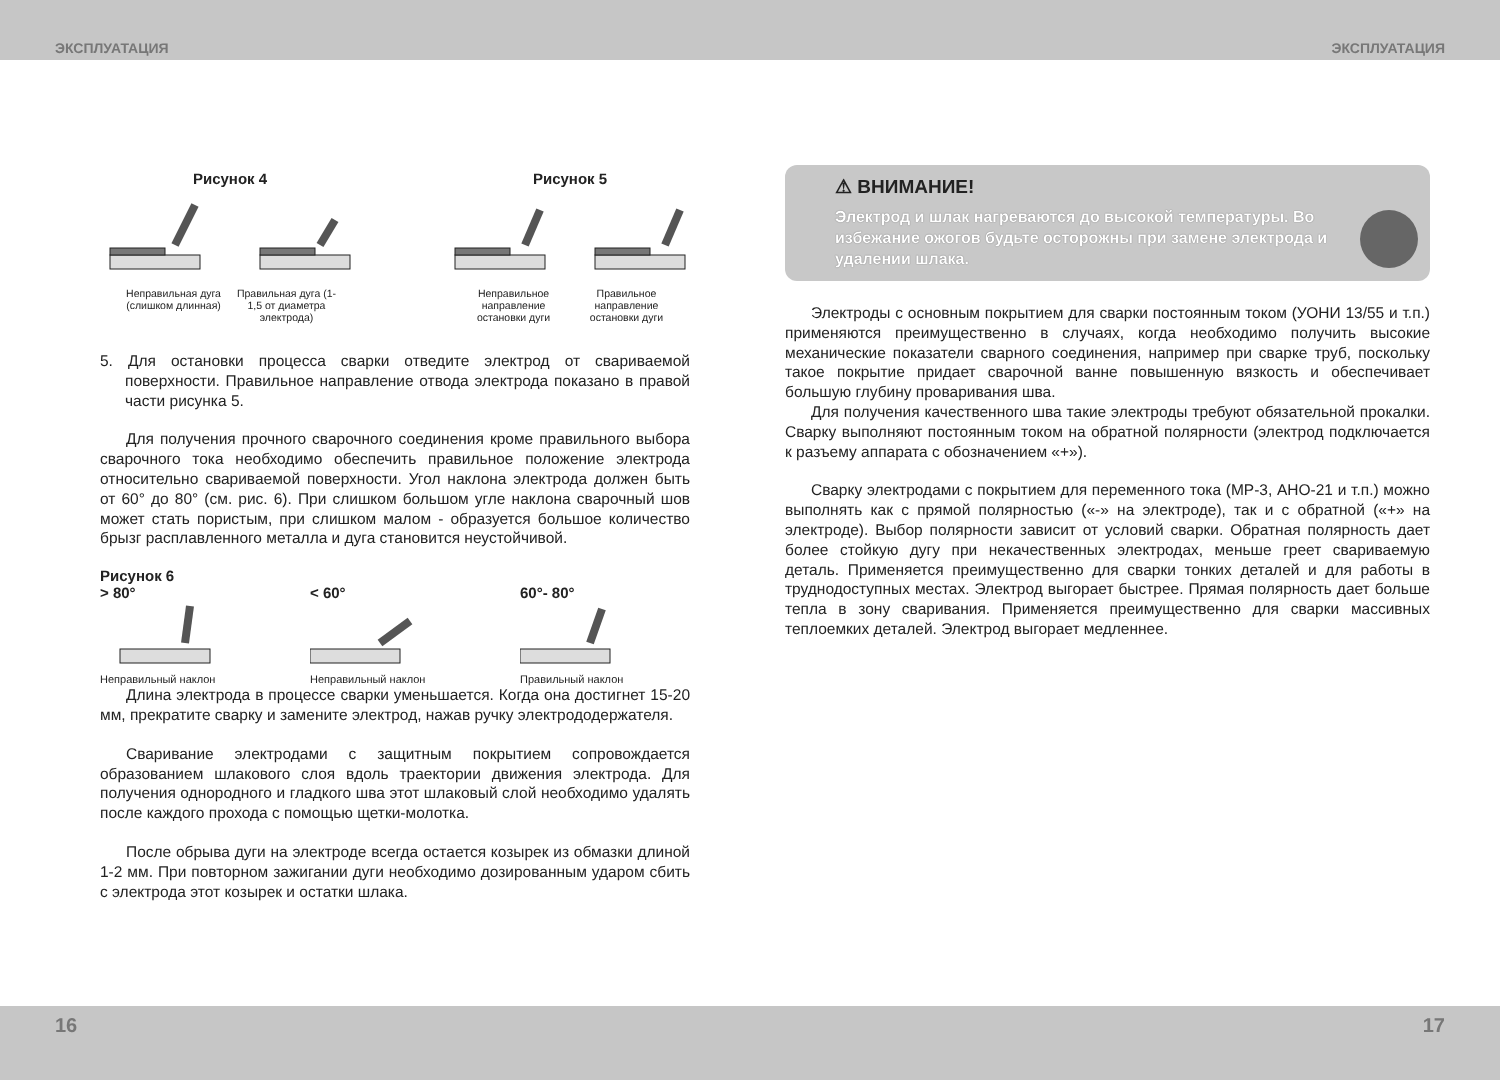ЭКСПЛУАТАЦИЯ ЭКСПЛУАТАЦИЯ
Рисунок 4
Неправильная дуга (слишком длинная) Правильная дуга (1-1,5 от диаметра электрода)
Рисунок 5
Неправильное направление остановки дуги Правильное направление остановки дуги
5. Для остановки процесса сварки отведите электрод от свариваемой поверхности. Правильное направление отвода электрода показано в правой части рисунка 5.
Для получения прочного сварочного соединения кроме правильного выбора сварочного тока необходимо обеспечить правильное положение электрода относительно свариваемой поверхности. Угол наклона электрода должен быть от 60° до 80° (см. рис. 6). При слишком большом угле наклона сварочный шов может стать пористым, при слишком малом - образуется большое количество брызг расплавленного металла и дуга становится неустойчивой.
Рисунок 6
> 80°
Неправильный наклон
< 60°
Неправильный наклон
60°- 80°
Правильный наклон
Длина электрода в процессе сварки уменьшается. Когда она достигнет 15-20 мм, прекратите сварку и замените электрод, нажав ручку электрододержателя.
Сваривание электродами с защитным покрытием сопровождается образованием шлакового слоя вдоль траектории движения электрода. Для получения однородного и гладкого шва этот шлаковый слой необходимо удалять после каждого прохода с помощью щетки-молотка.
После обрыва дуги на электроде всегда остается козырек из обмазки длиной 1-2 мм. При повторном зажигании дуги необходимо дозированным ударом сбить с электрода этот козырек и остатки шлака.
⚠ ВНИМАНИЕ!
Электрод и шлак нагреваются до высокой температуры. Во избежание ожогов будьте осторожны при замене электрода и удалении шлака.
Электроды с основным покрытием для сварки постоянным током (УОНИ 13/55 и т.п.) применяются преимущественно в случаях, когда необходимо получить высокие механические показатели сварного соединения, например при сварке труб, поскольку такое покрытие придает сварочной ванне повышенную вязкость и обеспечивает большую глубину проваривания шва.
Для получения качественного шва такие электроды требуют обязательной прокалки. Сварку выполняют постоянным током на обратной полярности (электрод подключается к разъему аппарата с обозначением «+»).
Сварку электродами с покрытием для переменного тока (МР-3, АНО-21 и т.п.) можно выполнять как с прямой полярностью («-» на электроде), так и с обратной («+» на электроде). Выбор полярности зависит от условий сварки. Обратная полярность дает более стойкую дугу при некачественных электродах, меньше греет свариваемую деталь. Применяется преимущественно для сварки тонких деталей и для работы в труднодоступных местах. Электрод выгорает быстрее. Прямая полярность дает больше тепла в зону сваривания. Применяется преимущественно для сварки массивных теплоемких деталей. Электрод выгорает медленнее.
16 17